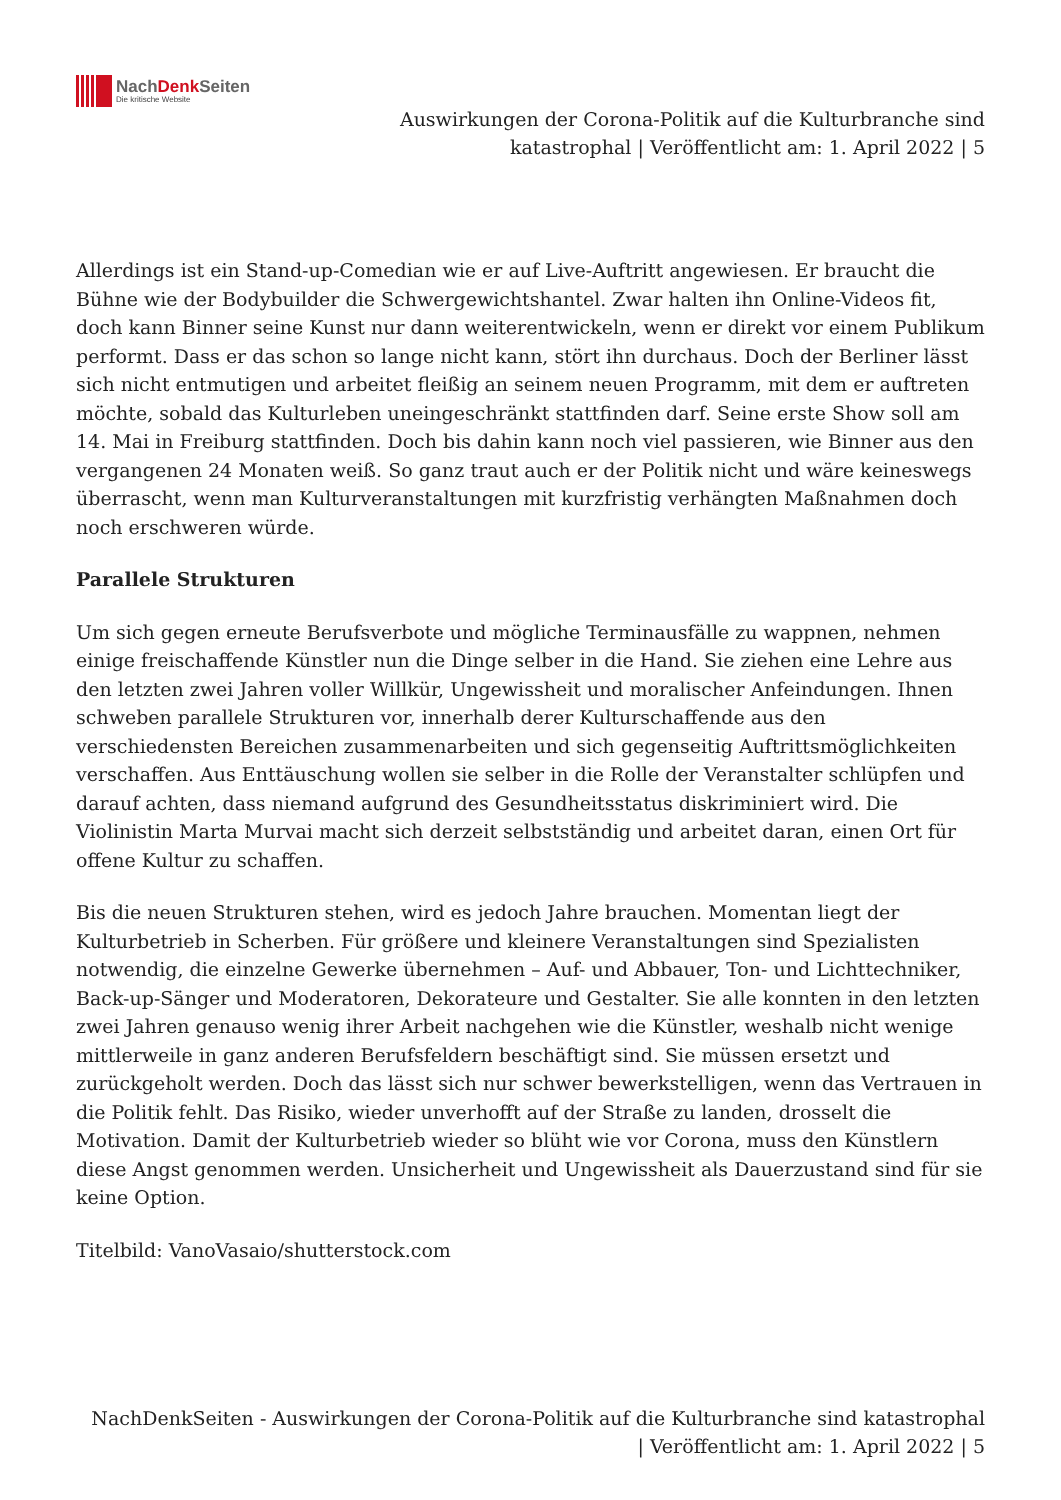NachDenk Seiten
Die kritische Website
Auswirkungen der Corona-Politik auf die Kulturbranche sind
katastrophal | Veröffentlicht am: 1. April 2022 | 5
Allerdings ist ein Stand-up-Comedian wie er auf Live-Auftritt angewiesen. Er braucht die Bühne wie der Bodybuilder die Schwergewichtshantel. Zwar halten ihn Online-Videos fit, doch kann Binner seine Kunst nur dann weiterentwickeln, wenn er direkt vor einem Publikum performt. Dass er das schon so lange nicht kann, stört ihn durchaus. Doch der Berliner lässt sich nicht entmutigen und arbeitet fleißig an seinem neuen Programm, mit dem er auftreten möchte, sobald das Kulturleben uneingeschränkt stattfinden darf. Seine erste Show soll am 14. Mai in Freiburg stattfinden. Doch bis dahin kann noch viel passieren, wie Binner aus den vergangenen 24 Monaten weiß. So ganz traut auch er der Politik nicht und wäre keineswegs überrascht, wenn man Kulturveranstaltungen mit kurzfristig verhängten Maßnahmen doch noch erschweren würde.
Parallele Strukturen
Um sich gegen erneute Berufsverbote und mögliche Terminausfälle zu wappnen, nehmen einige freischaffende Künstler nun die Dinge selber in die Hand. Sie ziehen eine Lehre aus den letzten zwei Jahren voller Willkür, Ungewissheit und moralischer Anfeindungen. Ihnen schweben parallele Strukturen vor, innerhalb derer Kulturschaffende aus den verschiedensten Bereichen zusammenarbeiten und sich gegenseitig Auftrittsmöglichkeiten verschaffen. Aus Enttäuschung wollen sie selber in die Rolle der Veranstalter schlüpfen und darauf achten, dass niemand aufgrund des Gesundheitsstatus diskriminiert wird. Die Violinistin Marta Murvai macht sich derzeit selbstständig und arbeitet daran, einen Ort für offene Kultur zu schaffen.
Bis die neuen Strukturen stehen, wird es jedoch Jahre brauchen. Momentan liegt der Kulturbetrieb in Scherben. Für größere und kleinere Veranstaltungen sind Spezialisten notwendig, die einzelne Gewerke übernehmen – Auf- und Abbauer, Ton- und Lichttechniker, Back-up-Sänger und Moderatoren, Dekorateure und Gestalter. Sie alle konnten in den letzten zwei Jahren genauso wenig ihrer Arbeit nachgehen wie die Künstler, weshalb nicht wenige mittlerweile in ganz anderen Berufsfeldern beschäftigt sind. Sie müssen ersetzt und zurückgeholt werden. Doch das lässt sich nur schwer bewerkstelligen, wenn das Vertrauen in die Politik fehlt. Das Risiko, wieder unverhofft auf der Straße zu landen, drosselt die Motivation. Damit der Kulturbetrieb wieder so blüht wie vor Corona, muss den Künstlern diese Angst genommen werden. Unsicherheit und Ungewissheit als Dauerzustand sind für sie keine Option.
Titelbild: VanoVasaio/shutterstock.com
NachDenkSeiten - Auswirkungen der Corona-Politik auf die Kulturbranche sind katastrophal
| Veröffentlicht am: 1. April 2022 | 5